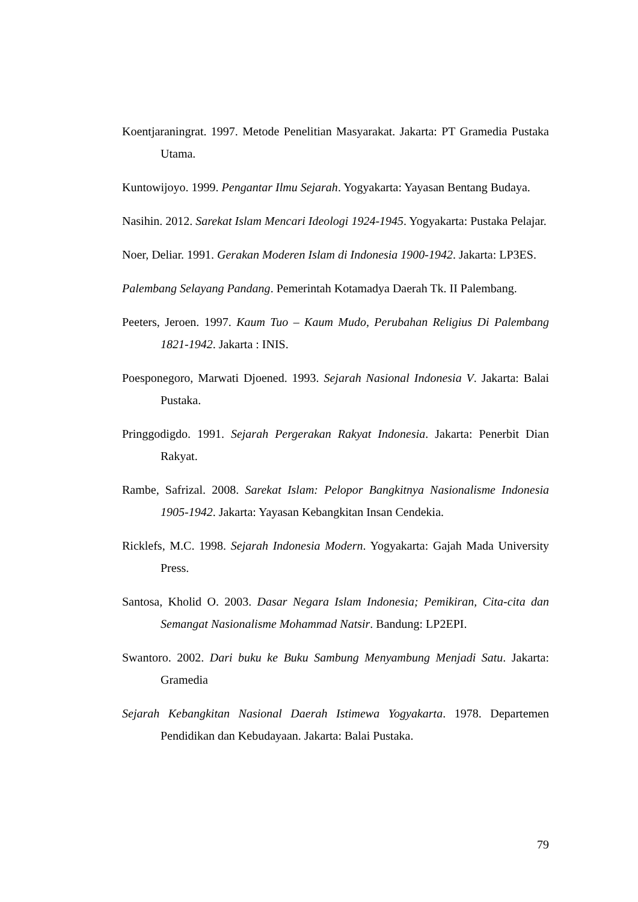Koentjaraningrat. 1997. Metode Penelitian Masyarakat. Jakarta: PT Gramedia Pustaka Utama.
Kuntowijoyo. 1999. Pengantar Ilmu Sejarah. Yogyakarta: Yayasan Bentang Budaya.
Nasihin. 2012. Sarekat Islam Mencari Ideologi 1924-1945. Yogyakarta: Pustaka Pelajar.
Noer, Deliar. 1991. Gerakan Moderen Islam di Indonesia 1900-1942. Jakarta: LP3ES.
Palembang Selayang Pandang. Pemerintah Kotamadya Daerah Tk. II Palembang.
Peeters, Jeroen. 1997. Kaum Tuo – Kaum Mudo, Perubahan Religius Di Palembang 1821-1942. Jakarta : INIS.
Poesponegoro, Marwati Djoened. 1993. Sejarah Nasional Indonesia V. Jakarta: Balai Pustaka.
Pringgodigdo. 1991. Sejarah Pergerakan Rakyat Indonesia. Jakarta: Penerbit Dian Rakyat.
Rambe, Safrizal. 2008. Sarekat Islam: Pelopor Bangkitnya Nasionalisme Indonesia 1905-1942. Jakarta: Yayasan Kebangkitan Insan Cendekia.
Ricklefs, M.C. 1998. Sejarah Indonesia Modern. Yogyakarta: Gajah Mada University Press.
Santosa, Kholid O. 2003. Dasar Negara Islam Indonesia; Pemikiran, Cita-cita dan Semangat Nasionalisme Mohammad Natsir. Bandung: LP2EPI.
Swantoro. 2002. Dari buku ke Buku Sambung Menyambung Menjadi Satu. Jakarta: Gramedia
Sejarah Kebangkitan Nasional Daerah Istimewa Yogyakarta. 1978. Departemen Pendidikan dan Kebudayaan. Jakarta: Balai Pustaka.
79